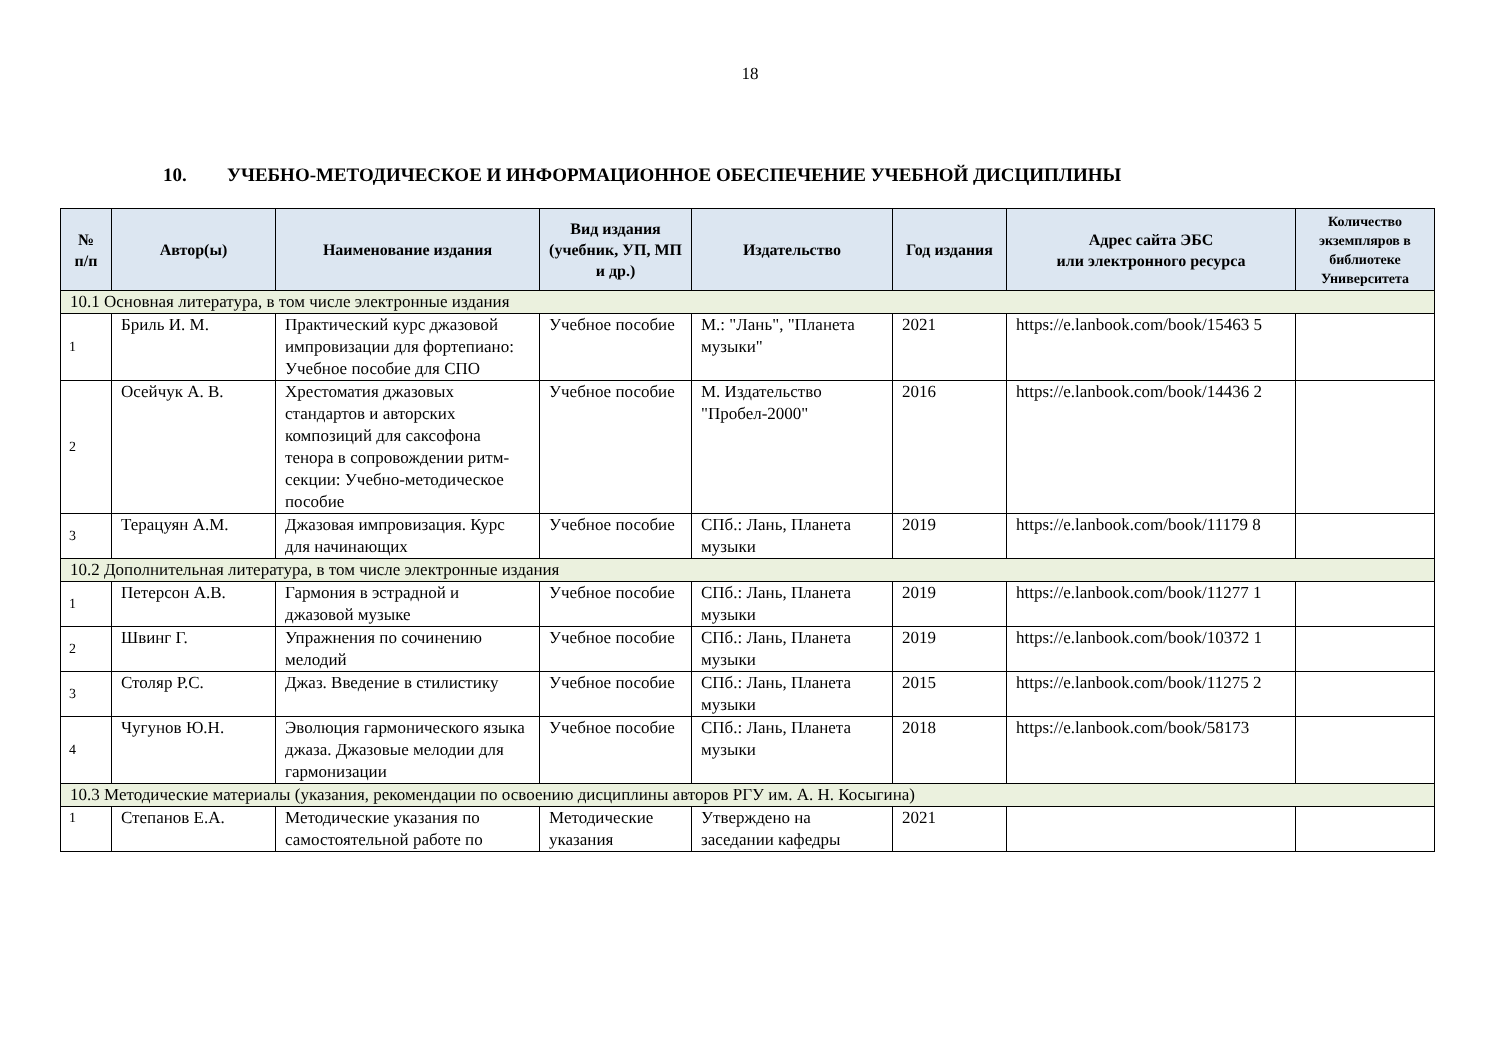18
10. УЧЕБНО-МЕТОДИЧЕСКОЕ И ИНФОРМАЦИОННОЕ ОБЕСПЕЧЕНИЕ УЧЕБНОЙ ДИСЦИПЛИНЫ
| № п/п | Автор(ы) | Наименование издания | Вид издания (учебник, УП, МП и др.) | Издательство | Год издания | Адрес сайта ЭБС или электронного ресурса | Количество экземпляров в библиотеке Университета |
| --- | --- | --- | --- | --- | --- | --- | --- |
| 10.1 Основная литература, в том числе электронные издания | | | | | | | |
| 1 | Бриль И. М. | Практический курс джазовой импровизации для фортепиано: Учебное пособие для СПО | Учебное пособие | М.: "Лань", "Планета музыки" | 2021 | https://e.lanbook.com/book/15463 5 | |
| 2 | Осейчук А. В. | Хрестоматия джазовых стандартов и авторских композиций для саксофона тенора в сопровождении ритм-секции: Учебно-методическое пособие | Учебное пособие | М. Издательство "Пробел-2000" | 2016 | https://e.lanbook.com/book/14436 2 | |
| 3 | Терацуян А.М. | Джазовая импровизация. Курс для начинающих | Учебное пособие | СПб.: Лань, Планета музыки | 2019 | https://e.lanbook.com/book/11179 8 | |
| 10.2 Дополнительная литература, в том числе электронные издания | | | | | | | |
| 1 | Петерсон А.В. | Гармония в эстрадной и джазовой музыке | Учебное пособие | СПб.: Лань, Планета музыки | 2019 | https://e.lanbook.com/book/11277 1 | |
| 2 | Швинг Г. | Упражнения по сочинению мелодий | Учебное пособие | СПб.: Лань, Планета музыки | 2019 | https://e.lanbook.com/book/10372 1 | |
| 3 | Столяр Р.С. | Джаз. Введение в стилистику | Учебное пособие | СПб.: Лань, Планета музыки | 2015 | https://e.lanbook.com/book/11275 2 | |
| 4 | Чугунов Ю.Н. | Эволюция гармонического языка джаза. Джазовые мелодии для гармонизации | Учебное пособие | СПб.: Лань, Планета музыки | 2018 | https://e.lanbook.com/book/58173 | |
| 10.3 Методические материалы (указания, рекомендации по освоению дисциплины авторов РГУ им. А. Н. Косыгина) | | | | | | | |
| 1 | Степанов Е.А. | Методические указания по самостоятельной работе по | Методические указания | Утверждено на заседании кафедры | 2021 | | |